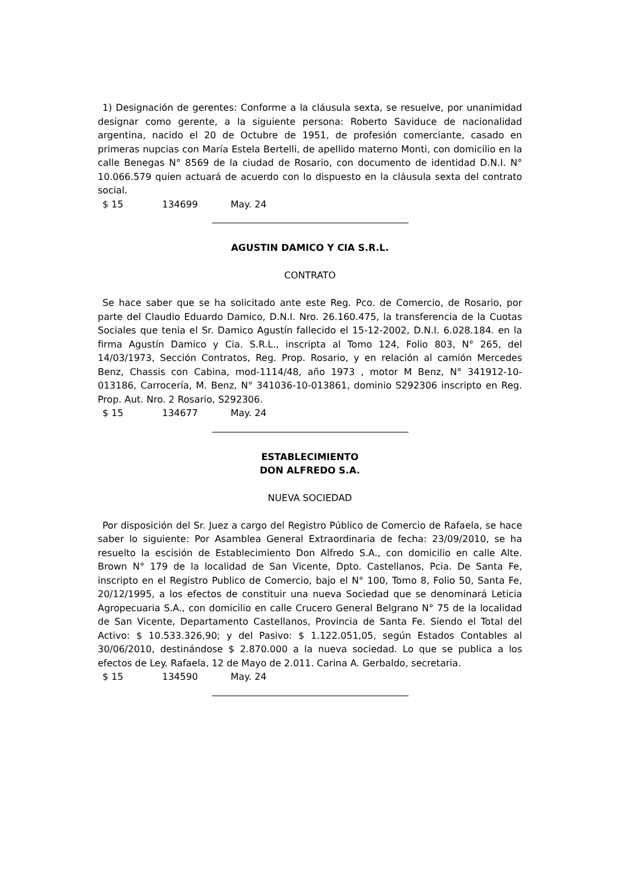1) Designación de gerentes: Conforme a la cláusula sexta, se resuelve, por unanimidad designar como gerente, a la siguiente persona: Roberto Saviduce de nacionalidad argentina, nacido el 20 de Octubre de 1951, de profesión comerciante, casado en primeras nupcias con María Estela Bertelli, de apellido materno Monti, con domicilio en la calle Benegas N° 8569 de la ciudad de Rosario, con documento de identidad D.N.I. N° 10.066.579 quien actuará de acuerdo con lo dispuesto en la cláusula sexta del contrato social.
$ 15 134699 May. 24
AGUSTIN DAMICO Y CIA S.R.L.
CONTRATO
Se hace saber que se ha solicitado ante este Reg. Pco. de Comercio, de Rosario, por parte del Claudio Eduardo Damico, D.N.I. Nro. 26.160.475, la transferencia de la Cuotas Sociales que tenia el Sr. Damico Agustín fallecido el 15-12-2002, D.N.I. 6.028.184. en la firma Agustín Damico y Cia. S.R.L., inscripta al Tomo 124, Folio 803, N° 265, del 14/03/1973, Sección Contratos, Reg. Prop. Rosario, y en relación al camión Mercedes Benz, Chassis con Cabina, mod-1114/48, año 1973 , motor M Benz, N° 341912-10-013186, Carrocería, M. Benz, N° 341036-10-013861, dominio S292306 inscripto en Reg. Prop. Aut. Nro. 2 Rosario, S292306.
$ 15 134677 May. 24
ESTABLECIMIENTO
DON ALFREDO S.A.
NUEVA SOCIEDAD
Por disposición del Sr. Juez a cargo del Registro Público de Comercio de Rafaela, se hace saber lo siguiente: Por Asamblea General Extraordinaria de fecha: 23/09/2010, se ha resuelto la escisión de Establecimiento Don Alfredo S.A., con domicilio en calle Alte. Brown N° 179 de la localidad de San Vicente, Dpto. Castellanos, Pcia. De Santa Fe, inscripto en el Registro Publico de Comercio, bajo el N° 100, Tomo 8, Folio 50, Santa Fe, 20/12/1995, a los efectos de constituir una nueva Sociedad que se denominará Leticia Agropecuaria S.A., con domicilio en calle Crucero General Belgrano N° 75 de la localidad de San Vicente, Departamento Castellanos, Provincia de Santa Fe. Siendo el Total del Activo: $ 10.533.326,90; y del Pasivo: $ 1.122.051,05, según Estados Contables al 30/06/2010, destinándose $ 2.870.000 a la nueva sociedad. Lo que se publica a los efectos de Ley. Rafaela, 12 de Mayo de 2.011. Carina A. Gerbaldo, secretaria.
$ 15 134590 May. 24